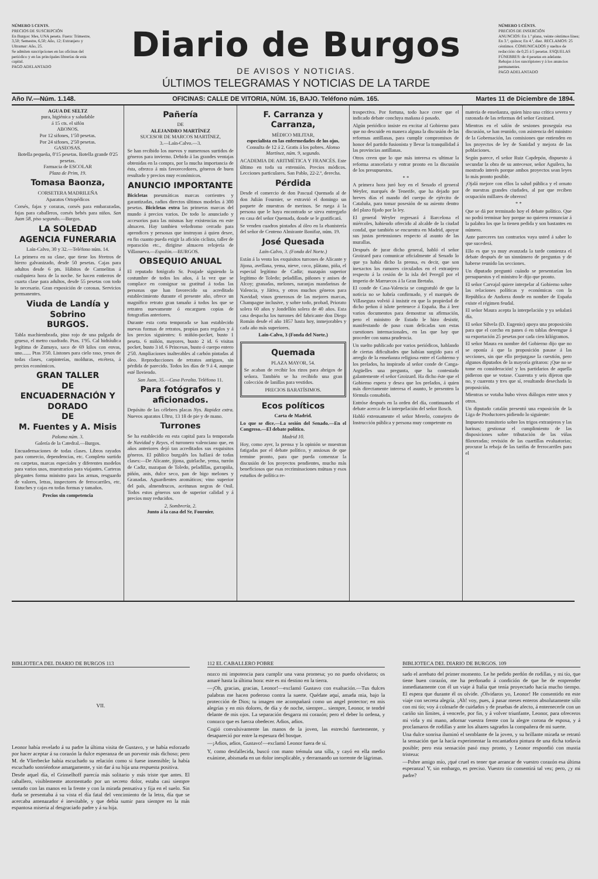NÚMERO 5 CENTS.
PRECIOS DE SUSCRIPCIÓN
En Burgos: Mes, UNA peseta. Fuera: Trimestre, 3,50; Semestre, 6,50; Año, 12; Extranjero y Ultramar: Año, 25.
Se admiten suscripciones en las oficinas del periódico y en las principales librerías de esta capital.
PAGO ADELANTADO
Diario de Burgos
DE AVISOS Y NOTICIAS.
ÚLTIMOS TELEGRAMAS Y NOTICIAS DE LA TARDE
NÚMERO 5 CÉNTS.
PRECIOS DE INSERCIÓN
ANUNCIOS: En 1.ª plana, veinte céntimos línea; En 3.ª, quince; En 4.ª, diez. RECLAMOS: 25 céntimos. COMUNICADOS y sueltos de redacción: de 0,25 á 5 pesetas. ESQUELAS FÚNEBRES: de 4 pesetas en adelante.
Rebajas á los suscriptores y á los anuncios permanentes.
PAGO ADELANTADO
Año IV.—Núm. 1.148. OFICINAS: CALLE DE VITORIA, NÚM. 16, BAJO. Teléfono núm. 165. Martes 11 de Diciembre de 1894.
AGUA DE SELTZ
pura, higiénica y saludable
á 15 cts. el sifón
ABONOS.
Por 12 sifones, 1'50 pesetas.
Por 24 sifones, 2'50 pesetas.
GASEOSAS.
Botella pequeña, 0'15 pesetas. Botella grande 0'25 pesetas.
Farmacia de ESCOLAR
Plaza de Prim, 19.
Tomasa Baonza,
CORSETERA MADRILEÑA
Aparatos Ortopédicos
Corsés, fajas y corazas, corsés para embarazadas, fajas para caballeros, corsés bebés para niños. San Juan 58, piso segundo.—Burgos.
LA SOLEDAD
AGENCIA FUNERARIA
Laín-Calvo, 30 y 32.—Teléfono núm. 14.
La primera en su clase, que tiene los féretros de hierro galvanizado, desde 50 pesetas. Cajas para adultos desde 6 pts. Hábitos de Carmelitas á cualquiera hora de la noche. Se hacen entierros de cuarta clase para adultos, desde 55 pesetas con todo lo necesario. Gran exposición de coronas. Servicios permanentes.
Viuda de Landía y Sobrino
BURGOS.
Tabla machiembrada, pino rojo de una pulgada de grueso, el metro cuadrado. Ptas. 1'95. Cal hidráulica legítima de Zumaya, saco de 69 kilos con envas, uno....... Ptas 3'50. Listones para cielo raso, yesos de todas clases, carpinterías, molduras, etcétera, á precios económicos.
GRAN TALLER
DE
ENCUADERNACIÓN Y DORADO
DE
M. Fuentes y A. Misis
Paloma núm. 3.
Galería de la Catedral.—Burgos.
Encuadernaciones de todas clases. Libros rayados para comercio, dependencias, etc. Completo surtido en carpetas, marcas especiales y diferentes modelos para varios usos, muestrarios para viajantes. Carteras plegantes forma ministro para las armas, resguardo de valores, letras, inspectores de ferrocarriles, etc. Estuches y cajas en todas formas y tamaños.
Precios sin competencia
Pañería
DE
ALEJANDRO MARTÍNEZ
SUCESOR DE MARCOS MARTÍNEZ,
3.—Laín-Calvo.—3.
Se han recibido los nuevos y numerosos surtidos de géneros para invierno. Debido á las grandes ventajas obtenidas en la compra, por la mucha importancia de ésta, ofrezco á mis favorecedores, géneros de buen resultado y precios muy económicos.
ANUNCIO IMPORTANTE
Bicicletas pneumáticas marcas corrientes y garantizadas, radios directos últimos modelos á 300 pesetas. Bicicletas extra las primeras marcas del mundo á precios varios. De todo lo anunciado y accesorios para las mismas hay existencias en este almacen. Hay tambien velodromo cerrado para aprendices y personas que instruyan á quien desee, en fin cuanto pueda exigir la afición ciclista, taller de reparación etc., dirigirse almacen relojería de Villanueva.—Espolón.—BURGOS.
OBSEQUIO ANUAL
El reputado fotógrafo Sr. Poujade siguiendo la costumbre de todos los años, á la vez que se complace en consignar su gratitud á todas las personas que han favorecido su acreditado establecimiento durante el presente año, ofrece un magnífico retrato gran tamaño á todos los que se retraten nuevamente ó encarguen copias de fotografías anteriores.
Durante esta corta temporada se han establecido nuevas formas de retratos, propias para regalos y á los precios siguientes: 6 miñón-pocket, busto 1 peseta. 6 miñón, mayores, busto 2 id. 6 visitas pocket, busto 3 id. 6 Princesas, busto ó cuerpo entero 2'50. Ampliaciones inalterables al carbón pintadas al óleo. Reproducciones de retratos antiguos, sin pérdida de parecido. Todos los días de 9 á 4, aunque esté lloviendo.
San Juan, 35.—Casa Peralta. Teléfono 11.
Para fotógrafos y aficionados.
Depósito de las célebres placas Nys. Rapidez extra. Nuevos aparatos Ultra, 13 18 de pie y de mano.
Turrones
Se ha establecido en esta capital para la temporada de Navidad y Reyes, el turronero valenciano que, en años anteriores dejó tan acreditados sus exquisitos géneros. El público burgalés los hallará de todas clases:—De Alicante, jijona, guirlache, yema, turrón de Cadiz, mazapan de Toledo, peladillas, garrapiña, piñón, anis, dulce seco, pan de higo melones y Granadas. Aguardientes aromáticos; vino superior del país, almendrucos, aceitunas negras de Onil. Todos estos géneros son de superior calidad y á precios muy reducidos.
2, Sombrería, 2.
Junto á la casa del Sr. Fournier.
F. Carranza y Carranza,
MÉDICO MILITAR,
especialista en las enfermedades de los ojos.
Consulta de 12 á 2. Gratis á los pobres. Alonso Martínez, núm. 9, segundo.
ACADEMIA DE ARITMÉTICA Y FRANCÉS. Este último en toda su extensión. Precios módicos. Lecciones particulares. San Pablo, 22-2.º, derecha.
Pérdida
Desde el comercio de don Pascual Quemada al de don Julián Fournier, se extravió el domingo un paquete de muestras de merinos. Se ruega á la persona que le haya encontrado se sirva entregarlo en casa del señor Quemada, donde se le gratificará.
Se venden cuadros pintados al óleo en la ebanistería del señor de Centeno Almirante Bonifaz, núm. 19.
José Quesada
Laín-Calvo, 3. (Fonda del Norte.)
Están á la venta los exquisitos turrones de Alicante y Jijona, avellana, yema, nieve, coco, plátano, piña, el especial legítimo de Cadiz; mazapán superior legítimo de Toledo; peladillas, piñones y anises de Alcoy; granadas, melones, naranjas mandarinas de Valencia, y Játiva, y otros muchos géneros para Navidad; vinos generosos de las mejores marcas, Champagne inclusive, y sobre todo, probad, Priorato solera 60 años y Jondellón solera de 40 años. Esta casa despacha los turrones del fabricante don Diego Román desde el año 1857 hasta hoy, inmejorables y cada año más superiores.
Laín-Calvo, 3 (Fonda del Norte.)
Quemada
PLAZA MAYOR, 54.
Se acaban de recibir los rizos para abrigos de señora. También se ha recibido una gran colección de lanillas para vestidos.
PRECIOS BARATÍSIMOS.
Ecos políticos
Carta de Madrid.
Lo que se dice.—La sesión del Senado.—En el Congreso.—El debate político.
Madrid 10.
Hoy, como ayer, la prensa y la opinión se muestran fatigadas por el debate político, y ansiosas de que termine pronto, para que pueda comenzar la discusión de los proyectos pendientes, mucho más beneficiosos que esas recriminaciones mútuas y esos estudios de política re-
trospectiva. Por fortuna, todo hace creer que el indicado debate concluya mañana ó pasado.
Algún periódico insiste en excitar al Gobierno para que no descuide en manera alguna la discusión de las reformas antillanas, para cumplir compromisos de honor del partido fusionista y llevar la tranquilidad á las provincias antillanas.
Otros creen que lo que más interesa es ultimar la reforma arancelaria y entrar pronto en la discusión de los presupuestos.
* *
A primera hora juró hoy en el Senado el general Weyler, marqués de Tenerife, que ha dejado por breves días el mando del cuerpo de ejército de Cataluña, para tomar posesión de su asiento dentro del plazo fijado por la ley.
El general Weyler regresará á Barcelona el miércoles, habiendo ofrecido al alcalde de la ciudad condal, que también se encuentra en Madrid, apoyar sus justas pretensiones respecto al asunto de las murallas.
Después de jurar dicho general, habló el señor Groizard para comunicar oficialmente al Senado lo que ya había dicho la prensa, es decir, que son inexactos los rumores circulados en el extranjero respecto á la cesión de la isla del Peregil por el imperio de Marruecos á la Gran Bretaña.
El conde de Casa-Valencia se congratuló de que la noticia no se habría confirmado, y el marqués de Villasegura volvió á insistir en que la propiedad de dicho peñon ó islote pertenece á España. Iba á leer varios documentos para demostrar su afirmación, pero el ministro de Estado le hizo desistir, manifestando de paso cuan delicadas son estas cuestiones internacionales, en las que hay que proceder con suma prudencia.
Un suelto publicado por varios periódicos, hablando de ciertas dificultades que habían surgido para el arreglo de la enseñanza religiosa entre el Gobierno y los prelados, ha inspirado al señor conde de Canga-Argüelles una pregunta, que ha contestado galantemente el señor Groizard. Ha dicho éste que el Gobierno espera y desea que los prelados, á quien más directamente interesa el asunto, le presenten la fórmula consabida.
Entróse después en la orden del día, continuando el debate acerca de la interpelación del señor Bosch.
Habló extensamente el señor Merelo, consejero de Instrucción pública y persona muy competente en
materia de enseñanza, quien hizo una crítica severa y razonada de las reformas del señor Groizard.
Mientras en el salón de sesiones proseguía esa discusión, se han reunido, con asistencia del ministro de la Gobernación, las comisiones que entienden en los proyectos de ley de Sanidad y mejora de las poblaciones.
Según parece, el señor Ruiz Capdepón, dispuesto á secundar la obra de su antecesor, señor Aguilera, ha mostrado interés porque ambos proyectos sean leyes lo más pronto posible.
¡Ojalá mejore con ellos la salud pública y el ornato de nuestras grandes ciudades, al par que reciben ocupación millares de obreros!
* *
Que se dá por terminado hoy el debate político. Que no podrá terminar hoy porque no quieren renunciar á la palabra los que la tienen pedida y son bastantes en número.
Ante pareceres tan contrarios vaya usted á saber lo que sucederá.
Ello es que ya muy avanzada la tarde comienza el debate después de un sinnúmero de preguntas y de haberse reunido las secciones.
Un diputado preguntó cuándo se presentarían los presupuestos y el ministro le dijo que pronto.
El señor Carvajal quiere interpelar al Gobierno sobre las relaciones políticas y económicas con la República de Andorra donde en nombre de España existe el régimen feudal.
El señor Maura acepta la interpelación y ya señalará día.
El señor Silvela (D. Eugenio) apoya una proposición para que el corcho en panes ó en tablas devengue á su exportación 25 pesetas por cada cien kilógramos.
El señor Maura en nombre del Gobierno dijo que no se oponía á que la proposición pasase á las secciones, sin que ello prejuzgase la cuestión, pero algunos diputados de la mayoría gritaron: ¡Que no se tome en consideración! y los partidarios de aquella pidieron que se votase. Cuarenta y seis dijeron que no, y cuarenta y tres que sí, resultando desechada la proposición.
Mientras se votaba hubo vivos diálogos entre unos y otros.
Un diputado catalán presentó una exposición de la Liga de Productores pidiendo lo siguiente:
Impuesto transitorio sobre los trigos extranjeros y las harinas; gestionar el cumplimiento de las disposiciones sobre tributación de las viñas filoxeradas; revisión de las cuartillas evaluatorias; procurar la rebaja de las tarifas de ferrocarriles para el
BIBLIOTECA DEL DIARIO DE BURGOS 113
VII.
Leonor había revelado á su padre la última visita de Gustavo, y se había esforzado por hacer aceptar á su corazón la dulce esperanza de un porvenir más dichoso; pero M. de Vlierbecke había escuchado su relación como si fuese insensible; la había escuchado sonriéndose amargamente, y sin dar á su hija una respuesta positiva.
Desde aquel día, el Grinselhoff parecía más solitario y más triste que antes. El caballero, visiblemente atormentado por un secreto dolor, estaba casi siempre sentado con las manos en la frente y con la mirada pensativa y fija en el suelo. Sin duda se presentaba á su vista el día fatal del vencimiento de la letra, día que se acercaba amenazador é inevitable, y que debía sumir para siempre en la más espantosa miseria al desgraciado padre y á su hija.
112 EL CABALLERO POBRE
nozco mi impotencia para cumplir una vana promesa; yo no puedo olvidaros; os amaré hasta la última hora: este es mi destino en la tierra.
—¡Oh, gracias, gracias, Leonor!—exclamó Gustavo con exaltación.—Tus dulces palabras me hacen poderoso contra la suerte. Quédate aquí, amada mia, bajo la protección de Dios; tu imagen me acompañará como un angel protector; en mis alegrías y en mis dolores, de día y de noche, siempre... siempre, Leonor, te tendré delante de mis ojos. La separación desgarra mi corazón; pero el deber lo ordena, y conozco que es fuerza obedecer. Adios, adios.
Cogió convulsivamente las manos de la joven, las estrechó fuertemente, y desapareció por entre la espesura del bosque.
—¡Adios, adios, Gustavo!—exclamó Leonor fuera de sí.
Y, como desfallecida, buscó con mano trémula una silla, y cayó en ella medio exánime, abismada en un dolor inexplicable, y derramando un torrente de lágrimas.
BIBLIOTECA DEL DIARIO DE BURGOS. 109
sado el arrebato del primer momento. Le he pedido perdón de rodillas, y mi tío, que tiene buen corazón, me ha perdonado á condición de que he de emprender inmediatamente con él un viaje á Italia que tenía proyectado hacía mucho tiempo. El espera que durante él os olvide. ¡Olvidaros yo, Leonor! He consentido en este viaje con secreta alegría. ¡Ah! voy, pues, á pasar meses enteros absolutamente sólo con mi tío; voy á colmarle de cuidados y de pruebas de afecto, á enternecerle con un cariño sin límites, á vencerle, por fin, y á volver triunfante, Leonor, para ofreceros mi vida y mi mano, adornar vuestra frente con la alegre corona de esposa, y á proclamaros de rodillas y ante los altares sagrados la compañera de mi suerte.
Una dulce sonrisa iluminó el semblante de la joven, y su brillante mirada se retrató la sensación que la hacía experimentar la encantadora pintura de una dicha todavía posible; pero esta sensación pasó muy pronto, y Leonor respondió con mustia tristeza:
—Pobre amigo mío, ¡qué cruel es tener que arrancar de vuestro corazón esa última esperanza! Y, sin embargo, es preciso. Vuestro tío consentirá tal vez; pero, ¿y mi padre?